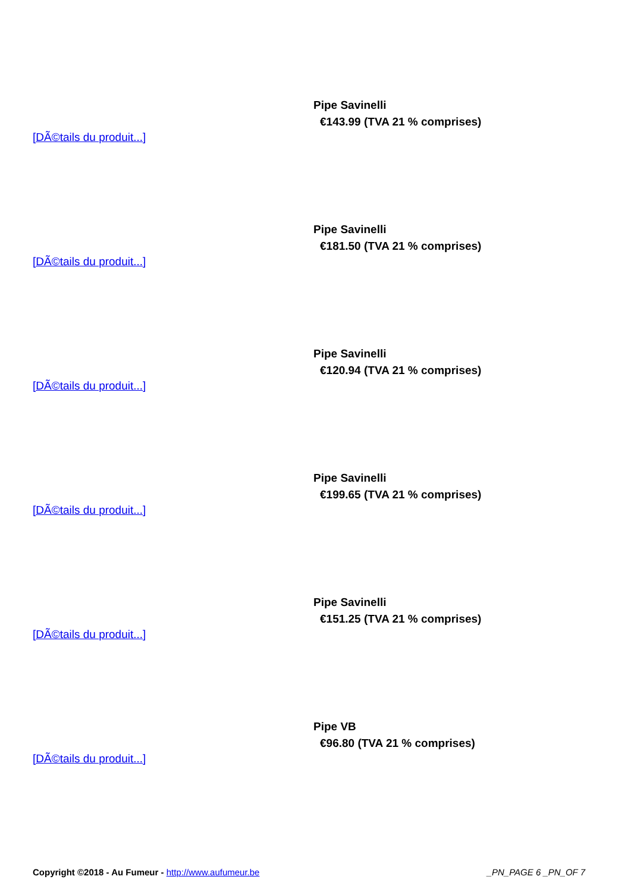Pipe Savinelli
€143.99 (TVA 21 % comprises)
[DÃ©tails du produit...]
Pipe Savinelli
€181.50 (TVA 21 % comprises)
[DÃ©tails du produit...]
Pipe Savinelli
€120.94 (TVA 21 % comprises)
[DÃ©tails du produit...]
Pipe Savinelli
€199.65 (TVA 21 % comprises)
[DÃ©tails du produit...]
Pipe Savinelli
€151.25 (TVA 21 % comprises)
[DÃ©tails du produit...]
Pipe VB
€96.80 (TVA 21 % comprises)
[DÃ©tails du produit...]
Copyright ©2018 - Au Fumeur - http://www.aufumeur.be _PN_PAGE 6 _PN_OF 7